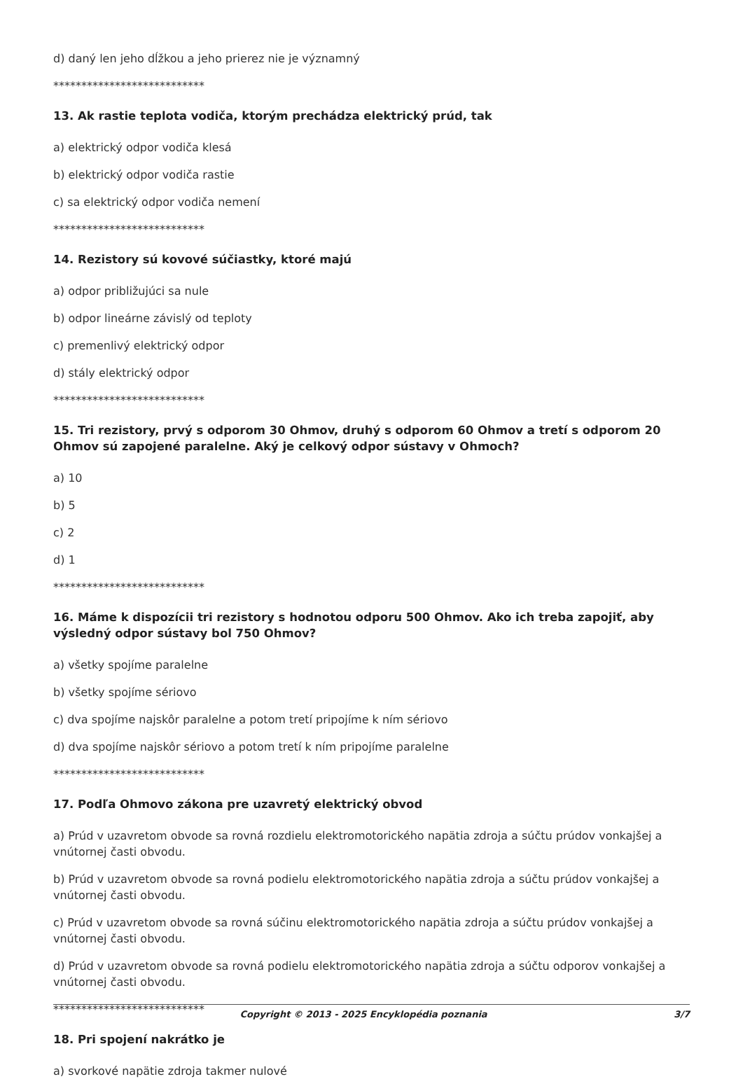d) daný len jeho dĺžkou a jeho prierez nie je významný
***************************
13. Ak rastie teplota vodiča, ktorým prechádza elektrický prúd, tak
a) elektrický odpor vodiča klesá
b) elektrický odpor vodiča rastie
c) sa elektrický odpor vodiča nemení
***************************
14. Rezistory sú kovové súčiastky, ktoré majú
a) odpor približujúci sa nule
b) odpor lineárne závislý od teploty
c) premenlivý elektrický odpor
d) stály elektrický odpor
***************************
15. Tri rezistory, prvý s odporom 30 Ohmov, druhý s odporom 60 Ohmov a tretí s odporom 20 Ohmov sú zapojené paralelne. Aký je celkový odpor sústavy v Ohmoch?
a) 10
b) 5
c) 2
d) 1
***************************
16. Máme k dispozícii tri rezistory s hodnotou odporu 500 Ohmov. Ako ich treba zapojiť, aby výsledný odpor sústavy bol 750 Ohmov?
a) všetky spojíme paralelne
b) všetky spojíme sériovo
c) dva spojíme najskôr paralelne a potom tretí pripojíme k ním sériovo
d) dva spojíme najskôr sériovo a potom tretí k ním pripojíme paralelne
***************************
17. Podľa Ohmovo zákona pre uzavretý elektrický obvod
a) Prúd v uzavretom obvode sa rovná rozdielu elektromotorického napätia zdroja a súčtu prúdov vonkajšej a vnútornej časti obvodu.
b) Prúd v uzavretom obvode sa rovná podielu elektromotorického napätia zdroja a súčtu prúdov vonkajšej a vnútornej časti obvodu.
c) Prúd v uzavretom obvode sa rovná súčinu elektromotorického napätia zdroja a súčtu prúdov vonkajšej a vnútornej časti obvodu.
d) Prúd v uzavretom obvode sa rovná podielu elektromotorického napätia zdroja a súčtu odporov vonkajšej a vnútornej časti obvodu.
***************************
18. Pri spojení nakrátko je
a) svorkové napätie zdroja takmer nulové
Copyright © 2013 - 2025 Encyklopédia poznania 3/7